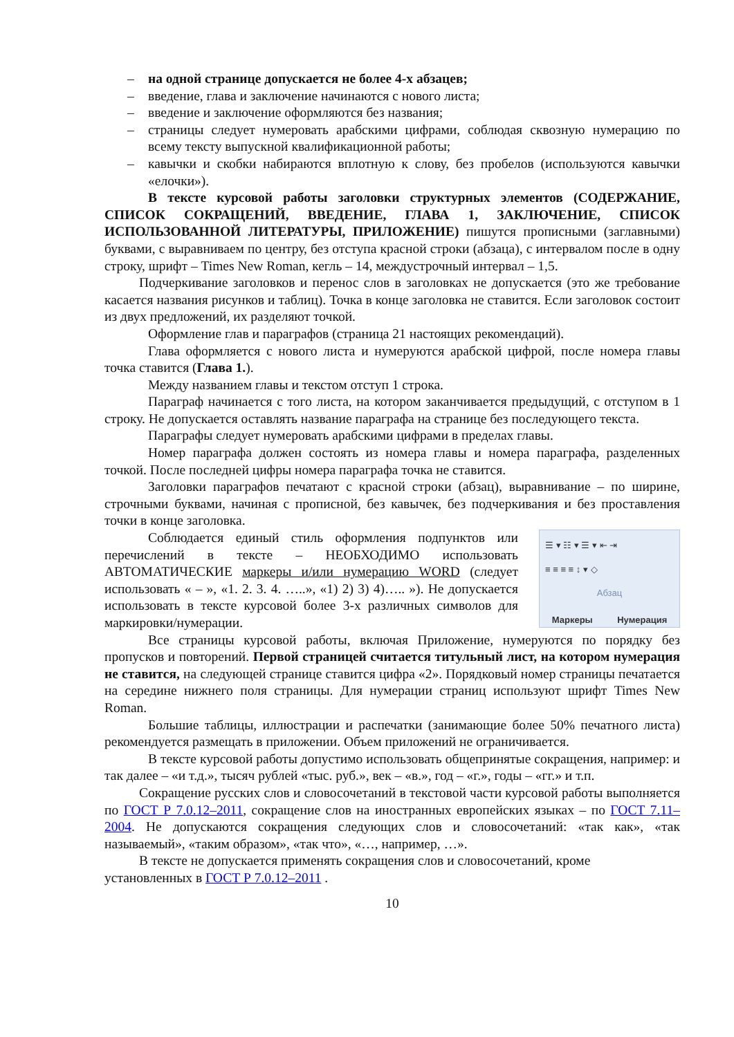– на одной странице допускается не более 4-х абзацев;
– введение, глава и заключение начинаются с нового листа;
– введение и заключение оформляются без названия;
– страницы следует нумеровать арабскими цифрами, соблюдая сквозную нумерацию по всему тексту выпускной квалификационной работы;
– кавычки и скобки набираются вплотную к слову, без пробелов (используются кавычки «елочки»).
В тексте курсовой работы заголовки структурных элементов (СОДЕРЖАНИЕ, СПИСОК СОКРАЩЕНИЙ, ВВЕДЕНИЕ, ГЛАВА 1, ЗАКЛЮЧЕНИЕ, СПИСОК ИСПОЛЬЗОВАННОЙ ЛИТЕРАТУРЫ, ПРИЛОЖЕНИЕ) пишутся прописными (заглавными) буквами, с выравниваем по центру, без отступа красной строки (абзаца), с интервалом после в одну строку, шрифт – Times New Roman, кегль – 14, междустрочный интервал – 1,5.
Подчеркивание заголовков и перенос слов в заголовках не допускается (это же требование касается названия рисунков и таблиц). Точка в конце заголовка не ставится. Если заголовок состоит из двух предложений, их разделяют точкой.
Оформление глав и параграфов (страница 21 настоящих рекомендаций).
Глава оформляется с нового листа и нумеруются арабской цифрой, после номера главы точка ставится (Глава 1.).
Между названием главы и текстом отступ 1 строка.
Параграф начинается с того листа, на котором заканчивается предыдущий, с отступом в 1 строку. Не допускается оставлять название параграфа на странице без последующего текста.
Параграфы следует нумеровать арабскими цифрами в пределах главы.
Номер параграфа должен состоять из номера главы и номера параграфа, разделенных точкой. После последней цифры номера параграфа точка не ставится.
Заголовки параграфов печатают с красной строки (абзац), выравнивание – по ширине, строчными буквами, начиная с прописной, без кавычек, без подчеркивания и без проставления точки в конце заголовка.
Соблюдается единый стиль оформления подпунктов или перечислений в тексте – НЕОБХОДИМО использовать АВТОМАТИЧЕСКИЕ маркеры и/или нумерацию WORD (следует использовать « – », «1. 2. 3. 4. …..», «1) 2) 3) 4)….. »). Не допускается использовать в тексте курсовой более 3-х различных символов для маркировки/нумерации.
☰ ▾ ☷ ▾ ☰ ▾ ⇤ ⇥
≡ ≡ ≡ ≡ ↕ ▾ ◇
Абзац
Маркеры Нумерация
Все страницы курсовой работы, включая Приложение, нумеруются по порядку без пропусков и повторений. Первой страницей считается титульный лист, на котором нумерация не ставится, на следующей странице ставится цифра «2». Порядковый номер страницы печатается на середине нижнего поля страницы. Для нумерации страниц используют шрифт Times New Roman.
Большие таблицы, иллюстрации и распечатки (занимающие более 50% печатного листа) рекомендуется размещать в приложении. Объем приложений не ограничивается.
В тексте курсовой работы допустимо использовать общепринятые сокращения, например: и так далее – «и т.д.», тысяч рублей «тыс. руб.», век – «в.», год – «г.», годы – «гг.» и т.п.
Сокращение русских слов и словосочетаний в текстовой части курсовой работы выполняется по ГОСТ Р 7.0.12–2011, сокращение слов на иностранных европейских языках – по ГОСТ 7.11– 2004. Не допускаются сокращения следующих слов и словосочетаний: «так как», «так называемый», «таким образом», «так что», «…, например, …».
В тексте не допускается применять сокращения слов и словосочетаний, кроме установленных в ГОСТ Р 7.0.12–2011 .
10